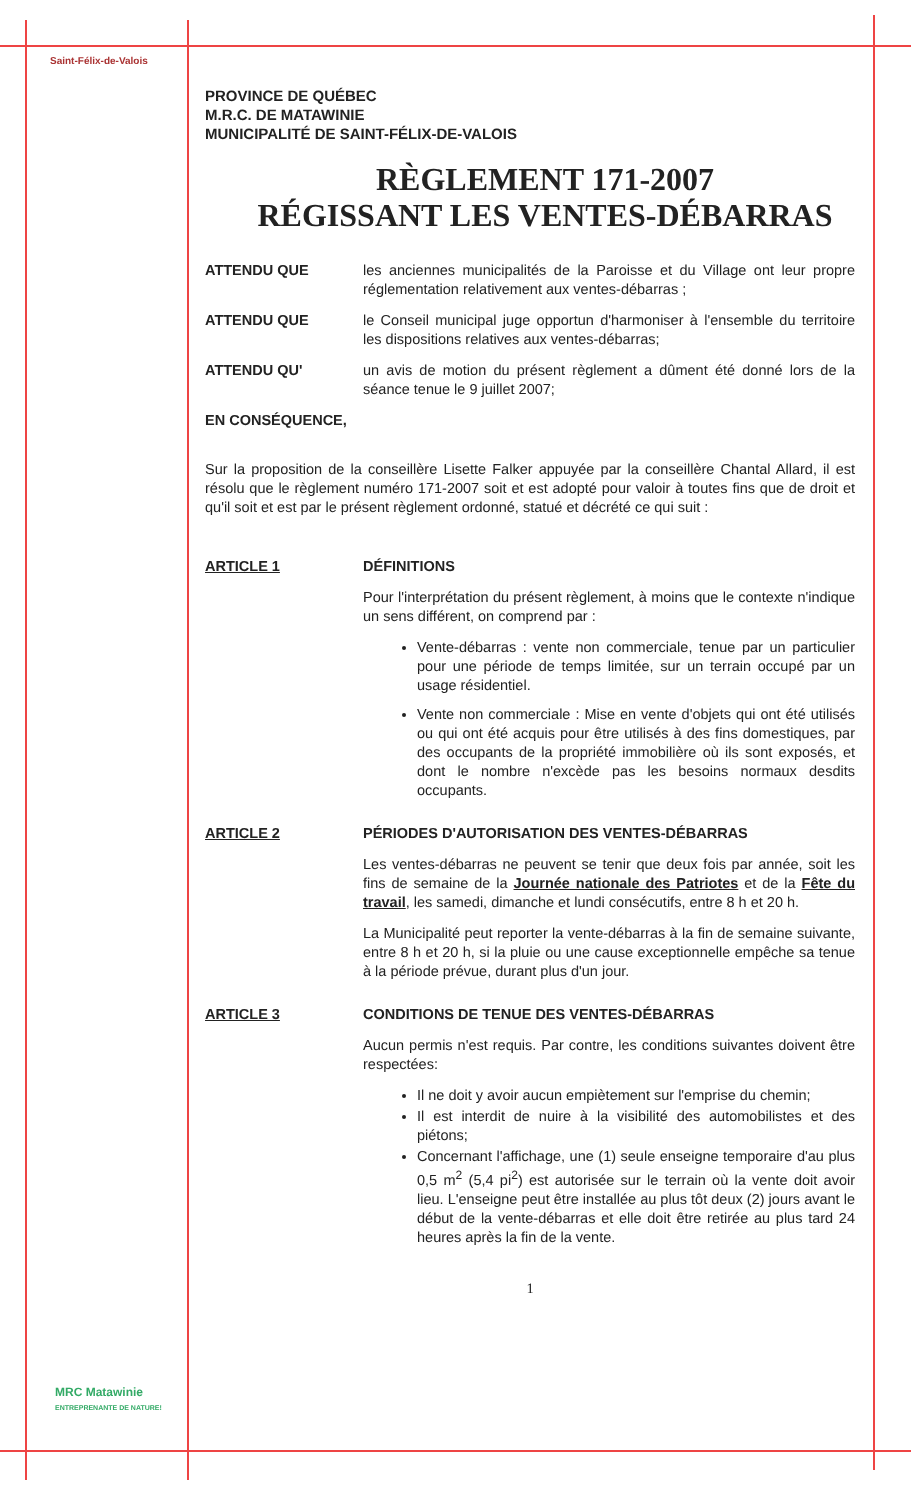Saint-Félix-de-Valois
MRC Matawinie
ENTREPRENANTE DE NATURE!
PROVINCE DE QUÉBEC
M.R.C. DE MATAWINIE
MUNICIPALITÉ DE SAINT-FÉLIX-DE-VALOIS
RÈGLEMENT 171-2007
RÉGISSANT LES VENTES-DÉBARRAS
ATTENDU QUE les anciennes municipalités de la Paroisse et du Village ont leur propre réglementation relativement aux ventes-débarras ;
ATTENDU QUE le Conseil municipal juge opportun d'harmoniser à l'ensemble du territoire les dispositions relatives aux ventes-débarras;
ATTENDU QU' un avis de motion du présent règlement a dûment été donné lors de la séance tenue le 9 juillet 2007;
EN CONSÉQUENCE,
Sur la proposition de la conseillère Lisette Falker appuyée par la conseillère Chantal Allard, il est résolu que le règlement numéro 171-2007 soit et est adopté pour valoir à toutes fins que de droit et qu'il soit et est par le présent règlement ordonné, statué et décrété ce qui suit :
ARTICLE 1 DÉFINITIONS
Pour l'interprétation du présent règlement, à moins que le contexte n'indique un sens différent, on comprend par :
Vente-débarras : vente non commerciale, tenue par un particulier pour une période de temps limitée, sur un terrain occupé par un usage résidentiel.
Vente non commerciale : Mise en vente d'objets qui ont été utilisés ou qui ont été acquis pour être utilisés à des fins domestiques, par des occupants de la propriété immobilière où ils sont exposés, et dont le nombre n'excède pas les besoins normaux desdits occupants.
ARTICLE 2 PÉRIODES D'AUTORISATION DES VENTES-DÉBARRAS
Les ventes-débarras ne peuvent se tenir que deux fois par année, soit les fins de semaine de la Journée nationale des Patriotes et de la Fête du travail, les samedi, dimanche et lundi consécutifs, entre 8 h et 20 h.
La Municipalité peut reporter la vente-débarras à la fin de semaine suivante, entre 8 h et 20 h, si la pluie ou une cause exceptionnelle empêche sa tenue à la période prévue, durant plus d'un jour.
ARTICLE 3 CONDITIONS DE TENUE DES VENTES-DÉBARRAS
Aucun permis n'est requis. Par contre, les conditions suivantes doivent être respectées:
Il ne doit y avoir aucun empiètement sur l'emprise du chemin;
Il est interdit de nuire à la visibilité des automobilistes et des piétons;
Concernant l'affichage, une (1) seule enseigne temporaire d'au plus 0,5 m<sup>2</sup> (5,4 pi<sup>2</sup>) est autorisée sur le terrain où la vente doit avoir lieu. L'enseigne peut être installée au plus tôt deux (2) jours avant le début de la vente-débarras et elle doit être retirée au plus tard 24 heures après la fin de la vente.
1